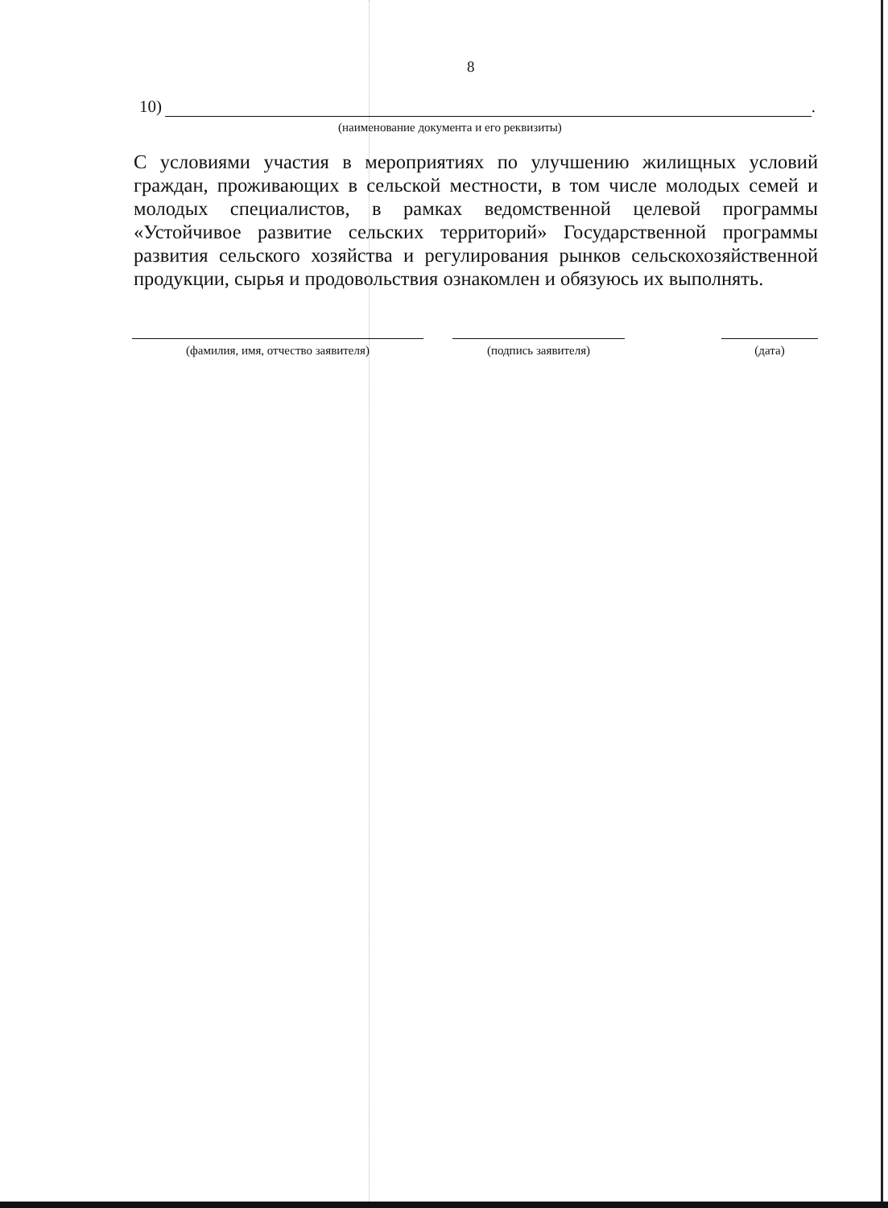8
10) .
(наименование документа и его реквизиты)
С условиями участия в мероприятиях по улучшению жилищных условий граждан, проживающих в сельской местности, в том числе молодых семей и молодых специалистов, в рамках ведомственной целевой программы «Устойчивое развитие сельских территорий» Государственной программы развития сельского хозяйства и регулирования рынков сельскохозяйственной продукции, сырья и продовольствия ознакомлен и обязуюсь их выполнять.
(фамилия, имя, отчество заявителя) (подпись заявителя) (дата)